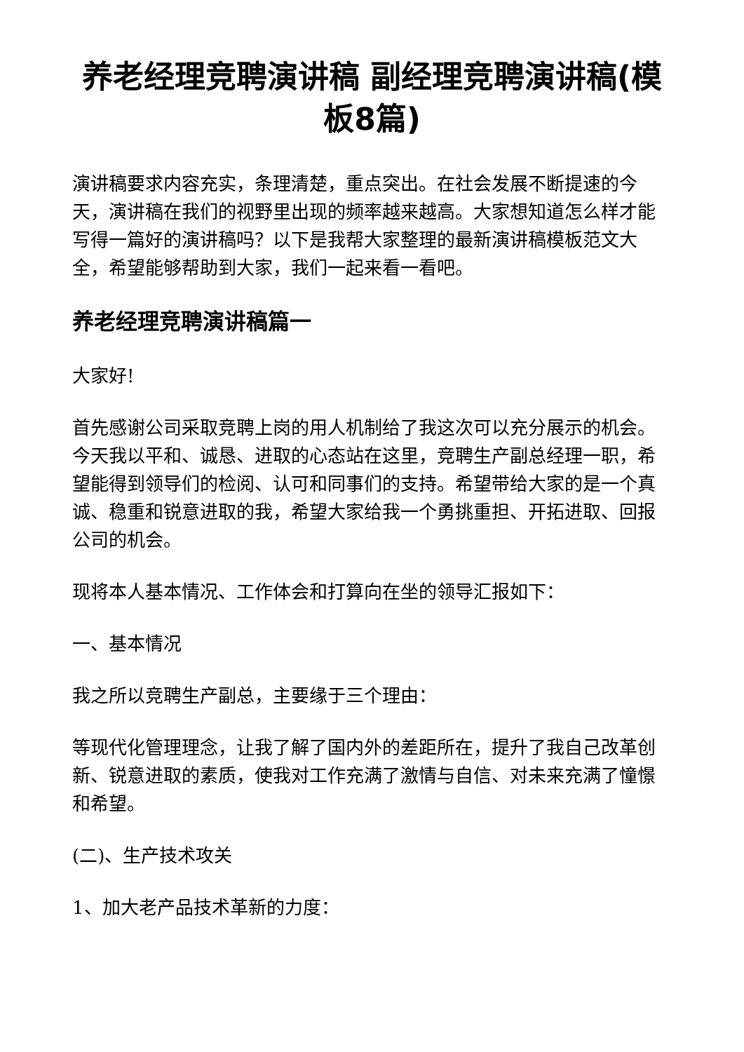养老经理竞聘演讲稿 副经理竞聘演讲稿(模板8篇)
演讲稿要求内容充实，条理清楚，重点突出。在社会发展不断提速的今天，演讲稿在我们的视野里出现的频率越来越高。大家想知道怎么样才能写得一篇好的演讲稿吗？以下是我帮大家整理的最新演讲稿模板范文大全，希望能够帮助到大家，我们一起来看一看吧。
养老经理竞聘演讲稿篇一
大家好!
首先感谢公司采取竞聘上岗的用人机制给了我这次可以充分展示的机会。今天我以平和、诚恳、进取的心态站在这里，竞聘生产副总经理一职，希望能得到领导们的检阅、认可和同事们的支持。希望带给大家的是一个真诚、稳重和锐意进取的我，希望大家给我一个勇挑重担、开拓进取、回报公司的机会。
现将本人基本情况、工作体会和打算向在坐的领导汇报如下：
一、基本情况
我之所以竞聘生产副总，主要缘于三个理由：
等现代化管理理念，让我了解了国内外的差距所在，提升了我自己改革创新、锐意进取的素质，使我对工作充满了激情与自信、对未来充满了憧憬和希望。
(二)、生产技术攻关
1、加大老产品技术革新的力度：